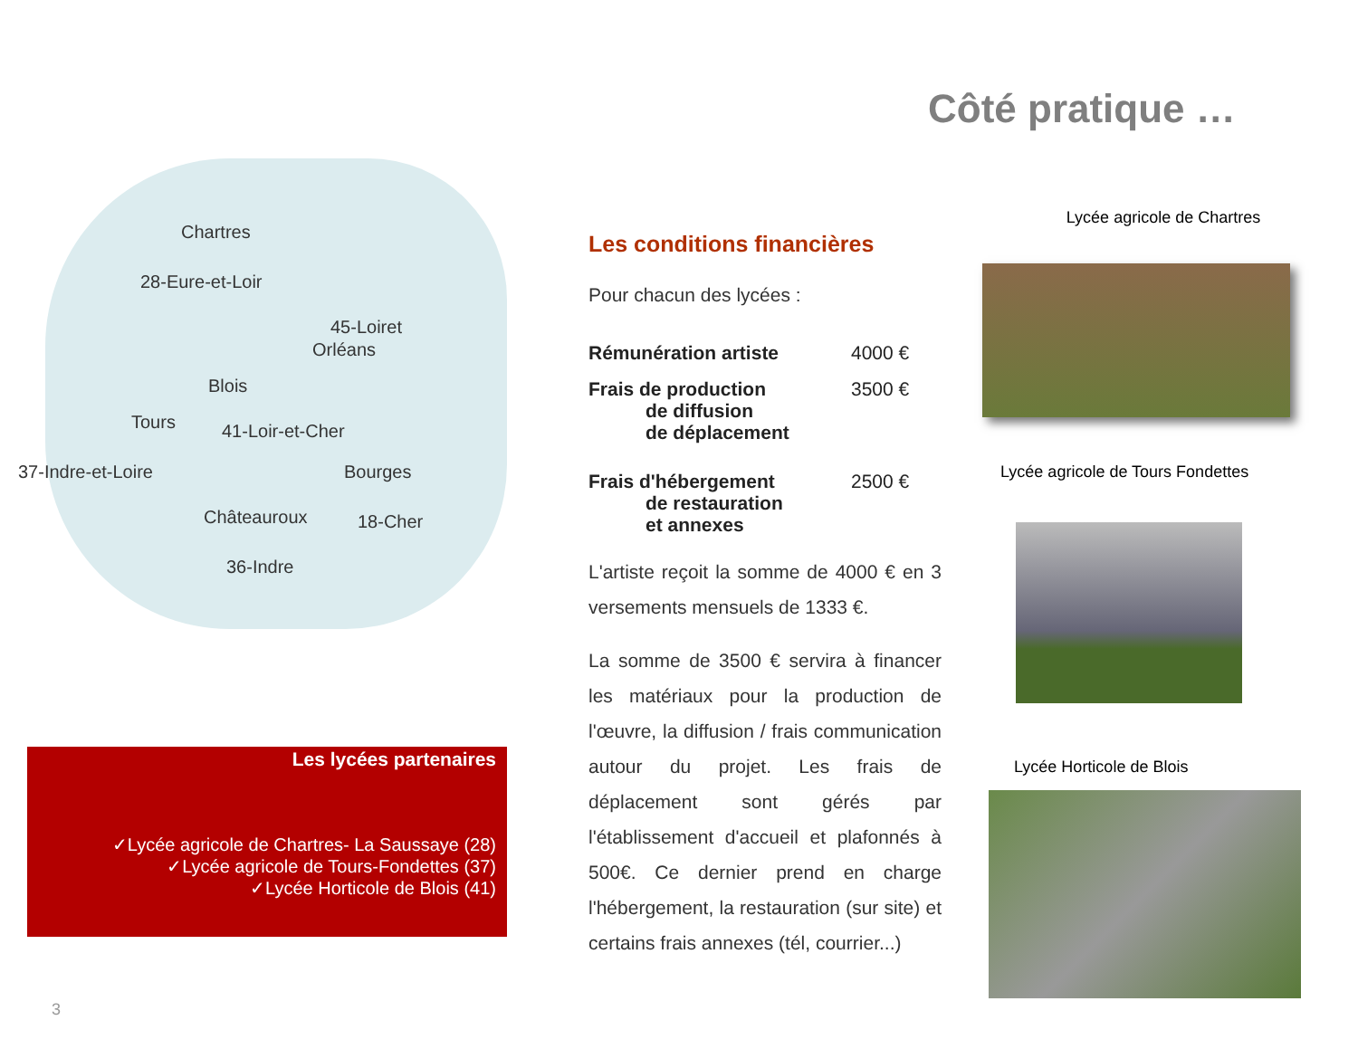Côté pratique …
Chartres
28-Eure-et-Loir
45-Loiret
Orléans
Blois
Tours 41-Loir-et-Cher
37-Indre-et-Loire Bourges
Châteauroux 18-Cher
36-Indre
Les lycées partenaires
✓Lycée agricole de Chartres- La Saussaye (28)
✓Lycée agricole de Tours-Fondettes (37)
✓Lycée Horticole de Blois (41)
3
Les conditions financières
Pour chacun des lycées :
Rémunération artiste 4000 €
Frais de production
de diffusion
de déplacement 3500 €
Frais d'hébergement
de restauration
et annexes 2500 €
L'artiste reçoit la somme de 4000 € en 3 versements mensuels de 1333 €.
La somme de 3500 € servira à financer les matériaux pour la production de l'œuvre, la diffusion / frais communication autour du projet. Les frais de déplacement sont gérés par l'établissement d'accueil et plafonnés à 500€. Ce dernier prend en charge l'hébergement, la restauration (sur site) et certains frais annexes (tél, courrier...)
Lycée agricole de Chartres
Lycée agricole de Tours Fondettes
Lycée Horticole de Blois